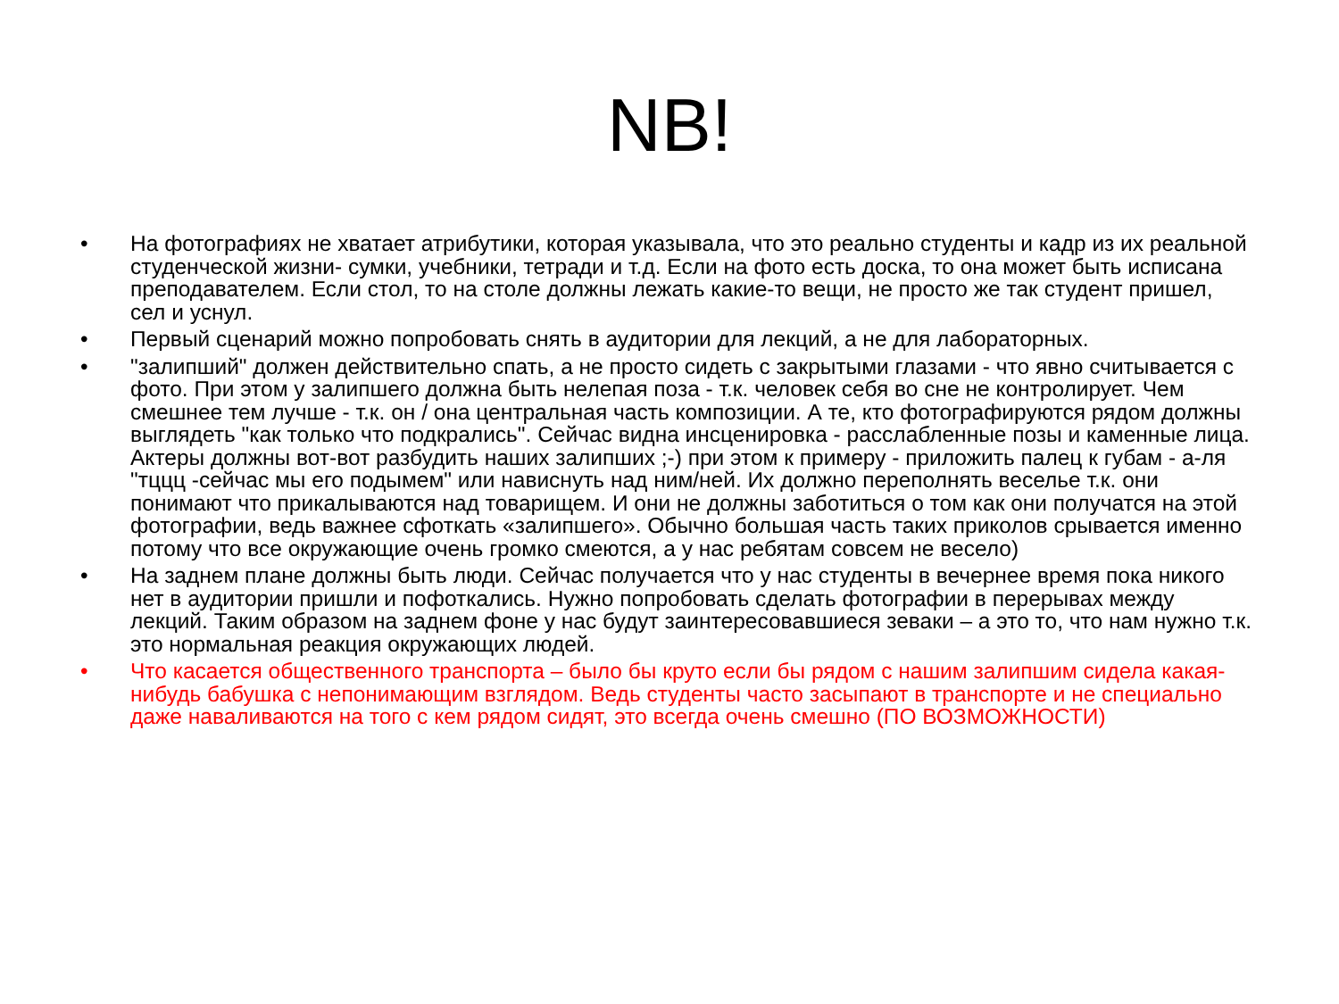NB!
• На фотографиях не хватает атрибутики, которая указывала, что это реально студенты и кадр из их реальной студенческой жизни- сумки, учебники, тетради и т.д. Если на фото есть доска, то она может быть исписана преподавателем. Если стол, то на столе должны лежать какие-то вещи, не просто же так студент пришел, сел и уснул.
• Первый сценарий можно попробовать снять в аудитории для лекций, а не для лабораторных.
• "залипший" должен действительно спать, а не просто сидеть с закрытыми глазами - что явно считывается с фото. При этом у залипшего должна быть нелепая поза - т.к. человек себя во сне не контролирует. Чем смешнее тем лучше - т.к. он / она центральная часть композиции. А те, кто фотографируются рядом должны выглядеть "как только что подкрались". Сейчас видна инсценировка - расслабленные позы и каменные лица. Актеры должны вот-вот разбудить наших залипших ;-) при этом к примеру - приложить палец к губам - а-ля "тццц -сейчас мы его подымем" или нависнуть над ним/ней. Их должно переполнять веселье т.к. они понимают что прикалываются над товарищем. И они не должны заботиться о том как они получатся на этой фотографии, ведь важнее сфоткать «залипшего». Обычно большая часть таких приколов срывается именно потому что все окружающие очень громко смеются, а у нас ребятам совсем не весело)
• На заднем плане должны быть люди. Сейчас получается что у нас студенты в вечернее время пока никого нет в аудитории пришли и пофоткались. Нужно попробовать сделать фотографии в перерывах между лекций. Таким образом на заднем фоне у нас будут заинтересовавшиеся зеваки – а это то, что нам нужно т.к. это нормальная реакция окружающих людей.
• Что касается общественного транспорта – было бы круто если бы рядом с нашим залипшим сидела какая-нибудь бабушка с непонимающим взглядом. Ведь студенты часто засыпают в транспорте и не специально даже наваливаются на того с кем рядом сидят, это всегда очень смешно (ПО ВОЗМОЖНОСТИ)